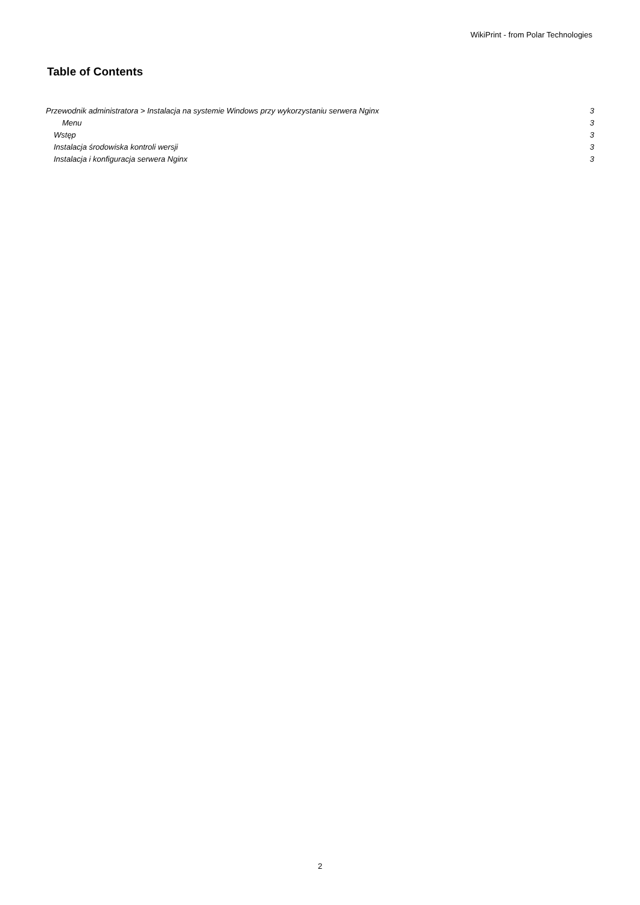WikiPrint - from Polar Technologies
Table of Contents
Przewodnik administratora > Instalacja na systemie Windows przy wykorzystaniu serwera Nginx 3
Menu 3
Wstęp 3
Instalacja środowiska kontroli wersji 3
Instalacja i konfiguracja serwera Nginx 3
2